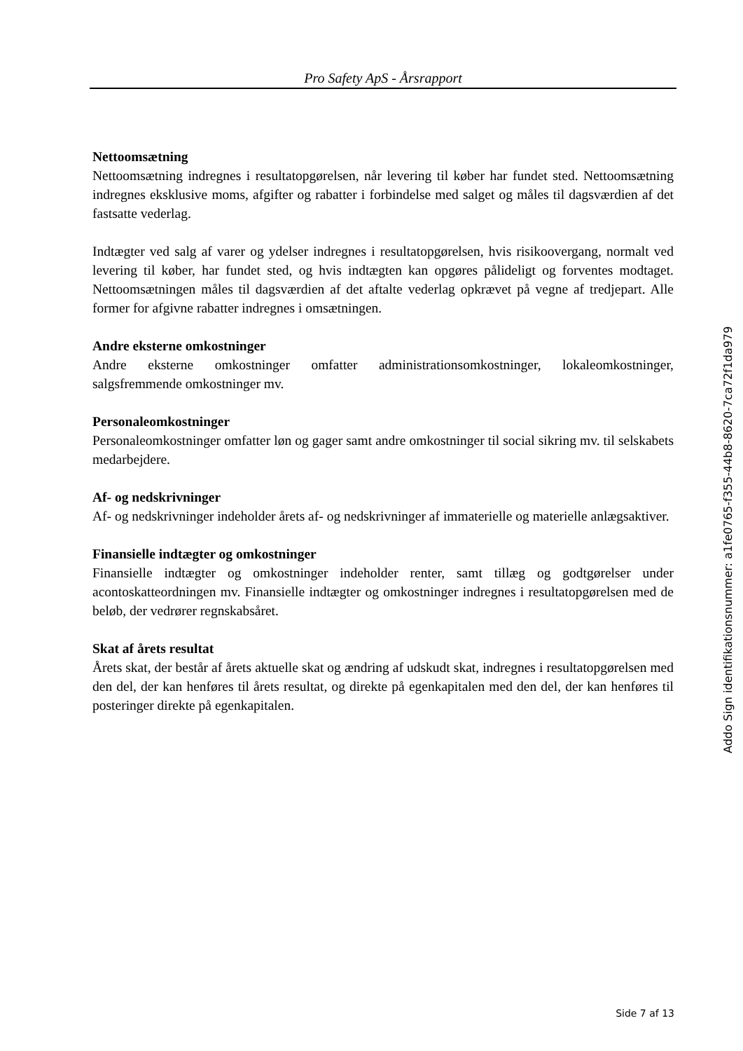Pro Safety ApS - Årsrapport
Nettoomsætning
Nettoomsætning indregnes i resultatopgørelsen, når levering til køber har fundet sted. Nettoomsætning indregnes eksklusive moms, afgifter og rabatter i forbindelse med salget og måles til dagsværdien af det fastsatte vederlag.
Indtægter ved salg af varer og ydelser indregnes i resultatopgørelsen, hvis risikoovergang, normalt ved levering til køber, har fundet sted, og hvis indtægten kan opgøres pålideligt og forventes modtaget. Nettoomsætningen måles til dagsværdien af det aftalte vederlag opkrævet på vegne af tredjepart. Alle former for afgivne rabatter indregnes i omsætningen.
Andre eksterne omkostninger
Andre eksterne omkostninger omfatter administrationsomkostninger, lokaleomkostninger, salgsfremmende omkostninger mv.
Personaleomkostninger
Personaleomkostninger omfatter løn og gager samt andre omkostninger til social sikring mv. til selskabets medarbejdere.
Af- og nedskrivninger
Af- og nedskrivninger indeholder årets af- og nedskrivninger af immaterielle og materielle anlægsaktiver.
Finansielle indtægter og omkostninger
Finansielle indtægter og omkostninger indeholder renter, samt tillæg og godtgørelser under acontoskatteordningen mv. Finansielle indtægter og omkostninger indregnes i resultatopgørelsen med de beløb, der vedrører regnskabsåret.
Skat af årets resultat
Årets skat, der består af årets aktuelle skat og ændring af udskudt skat, indregnes i resultatopgørelsen med den del, der kan henføres til årets resultat, og direkte på egenkapitalen med den del, der kan henføres til posteringer direkte på egenkapitalen.
Addo Sign identifikationsnummer: a1fe0765-f355-44b8-8620-7ca72f1da979
Side 7 af 13